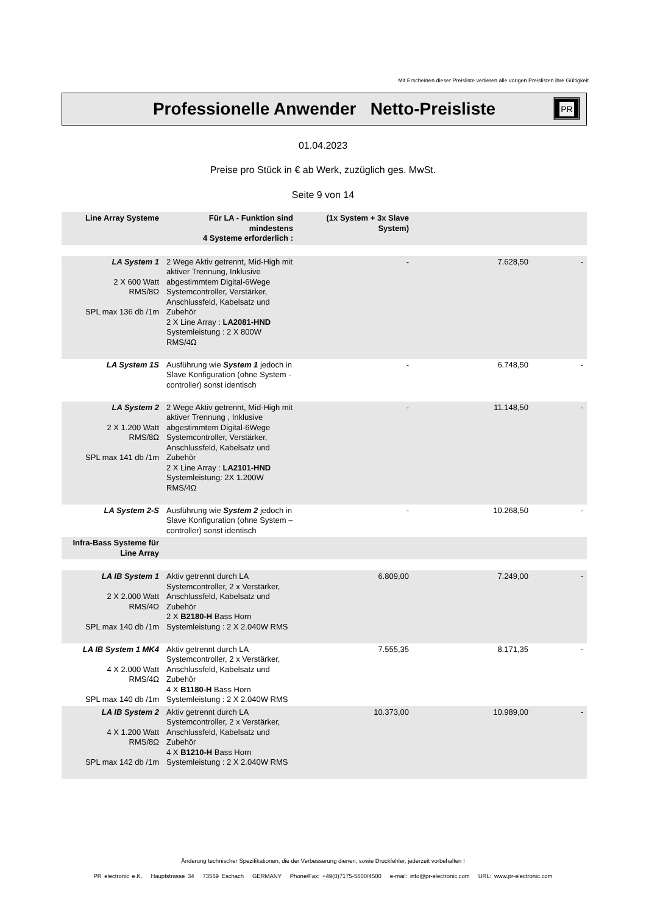Mit Erscheinen dieser Preisliste verlieren alle vorigen Preislisten ihre Gültigkeit
Professionelle Anwender Netto-Preisliste
PR
01.04.2023
Preise pro Stück in € ab Werk, zuzüglich ges. MwSt.
Seite 9 von 14
| Line Array Systeme | Für LA - Funktion sind mindestens 4 Systeme erforderlich : | (1x System + 3x Slave System) | | |
| LA System 1 2 X 600 Watt RMS/8Ω SPL max 136 db /1m | 2 Wege Aktiv getrennt, Mid-High mit aktiver Trennung, Inklusive abgestimmtem Digital-6Wege Systemcontroller, Verstärker, Anschlussfeld, Kabelsatz und Zubehör 2 X Line Array : LA2081-HND Systemleistung : 2 X 800W RMS/4Ω | - | 7.628,50 | - |
| LA System 1S | Ausführung wie System 1 jedoch in Slave Konfiguration (ohne System - controller) sonst identisch | - | 6.748,50 | - |
| LA System 2 2 X 1.200 Watt RMS/8Ω SPL max 141 db /1m | 2 Wege Aktiv getrennt, Mid-High mit aktiver Trennung , Inklusive abgestimmtem Digital-6Wege Systemcontroller, Verstärker, Anschlussfeld, Kabelsatz und Zubehör 2 X Line Array : LA2101-HND Systemleistung: 2X 1.200W RMS/4Ω | - | 11.148,50 | - |
| LA System 2-S | Ausführung wie System 2 jedoch in Slave Konfiguration (ohne System – controller) sonst identisch | - | 10.268,50 | - |
| Infra-Bass Systeme für Line Array | | | | |
| LA IB System 1 2 X 2.000 Watt RMS/4Ω SPL max 140 db /1m | Aktiv getrennt durch LA Systemcontroller, 2 x Verstärker, Anschlussfeld, Kabelsatz und Zubehör 2 X B2180-H Bass Horn Systemleistung : 2 X 2.040W RMS | 6.809,00 | 7.249,00 | - |
| LA IB System 1 MK4 4 X 2.000 Watt RMS/4Ω SPL max 140 db /1m | Aktiv getrennt durch LA Systemcontroller, 2 x Verstärker, Anschlussfeld, Kabelsatz und Zubehör 4 X B1180-H Bass Horn Systemleistung : 2 X 2.040W RMS | 7.555,35 | 8.171,35 | - |
| LA IB System 2 4 X 1.200 Watt RMS/8Ω SPL max 142 db /1m | Aktiv getrennt durch LA Systemcontroller, 2 x Verstärker, Anschlussfeld, Kabelsatz und Zubehör 4 X B1210-H Bass Horn Systemleistung : 2 X 2.040W RMS | 10.373,00 | 10.989,00 | - |
Änderung technischer Spezifikationen, die der Verbesserung dienen, sowie Druckfehler, jederzeit vorbehalten !
PR electronic e.K. Hauptstrasse 34 73569 Eschach GERMANY Phone/Fax: +49(0)7175-5600/4500 e-mail: info@pr-electronic.com URL: www.pr-electronic.com